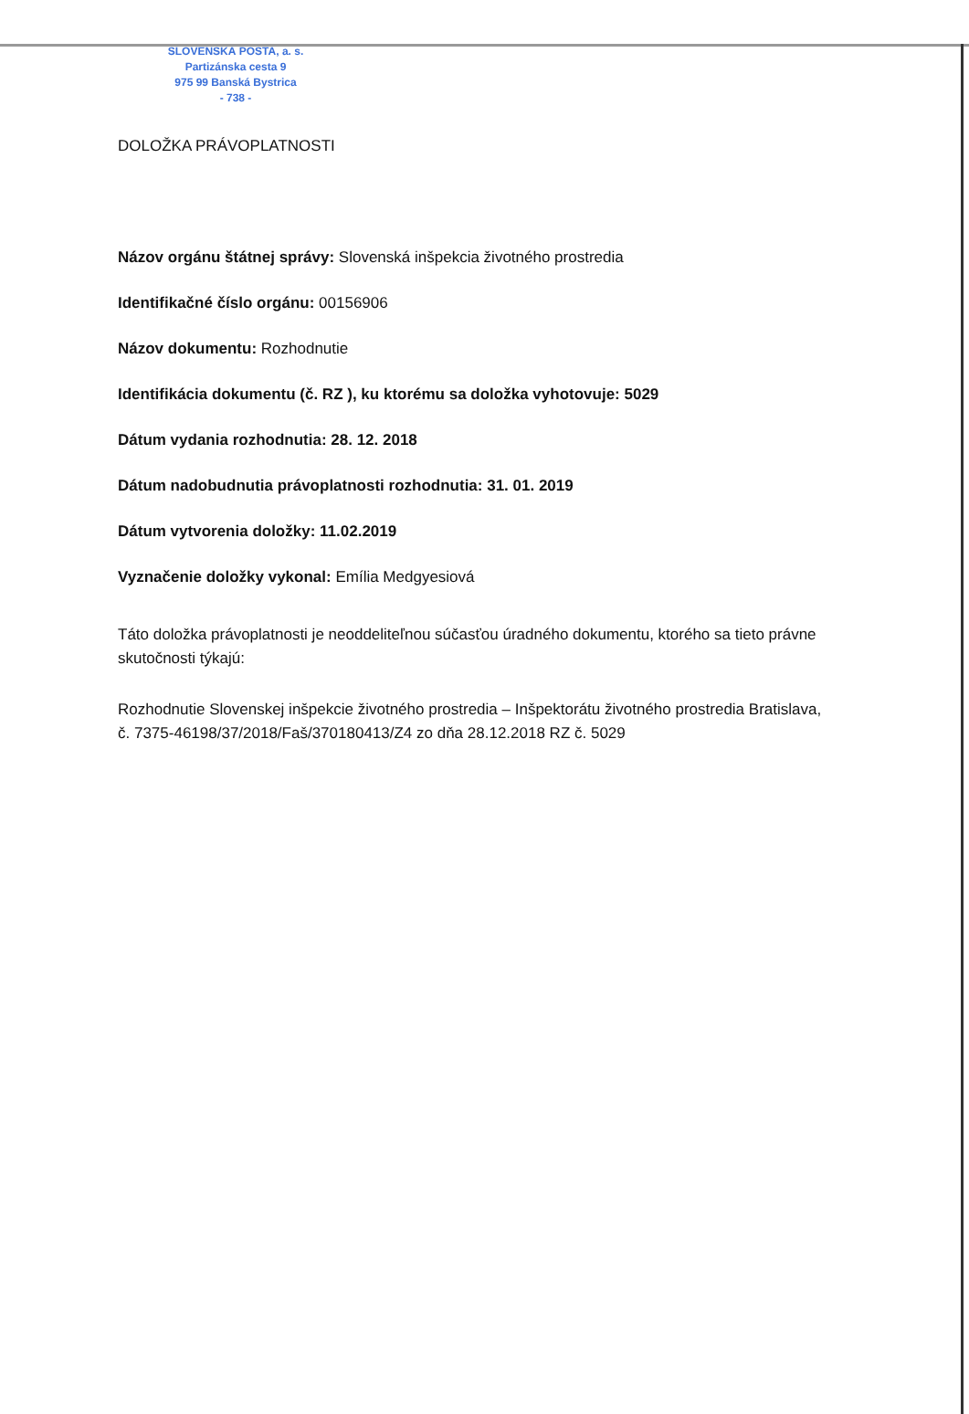SLOVENSKÁ POŠTA, a. s.
Partizánska cesta 9
975 99 Banská Bystrica
- 738 -
DOLOŽKA PRÁVOPLATNOSTI
Názov orgánu štátnej správy: Slovenská inšpekcia životného prostredia
Identifikačné číslo orgánu: 00156906
Názov dokumentu: Rozhodnutie
Identifikácia dokumentu (č. RZ ), ku ktorému sa doložka vyhotovuje: 5029
Dátum vydania rozhodnutia: 28. 12. 2018
Dátum nadobudnutia právoplatnosti rozhodnutia: 31. 01. 2019
Dátum vytvorenia doložky: 11.02.2019
Vyznačenie doložky vykonal: Emília Medgyesiová
Táto doložka právoplatnosti je neoddeliteľnou súčasťou úradného dokumentu, ktorého sa tieto právne skutočnosti týkajú:
Rozhodnutie Slovenskej inšpekcie životného prostredia – Inšpektorátu životného prostredia Bratislava, č. 7375-46198/37/2018/Faš/370180413/Z4 zo dňa 28.12.2018 RZ č. 5029